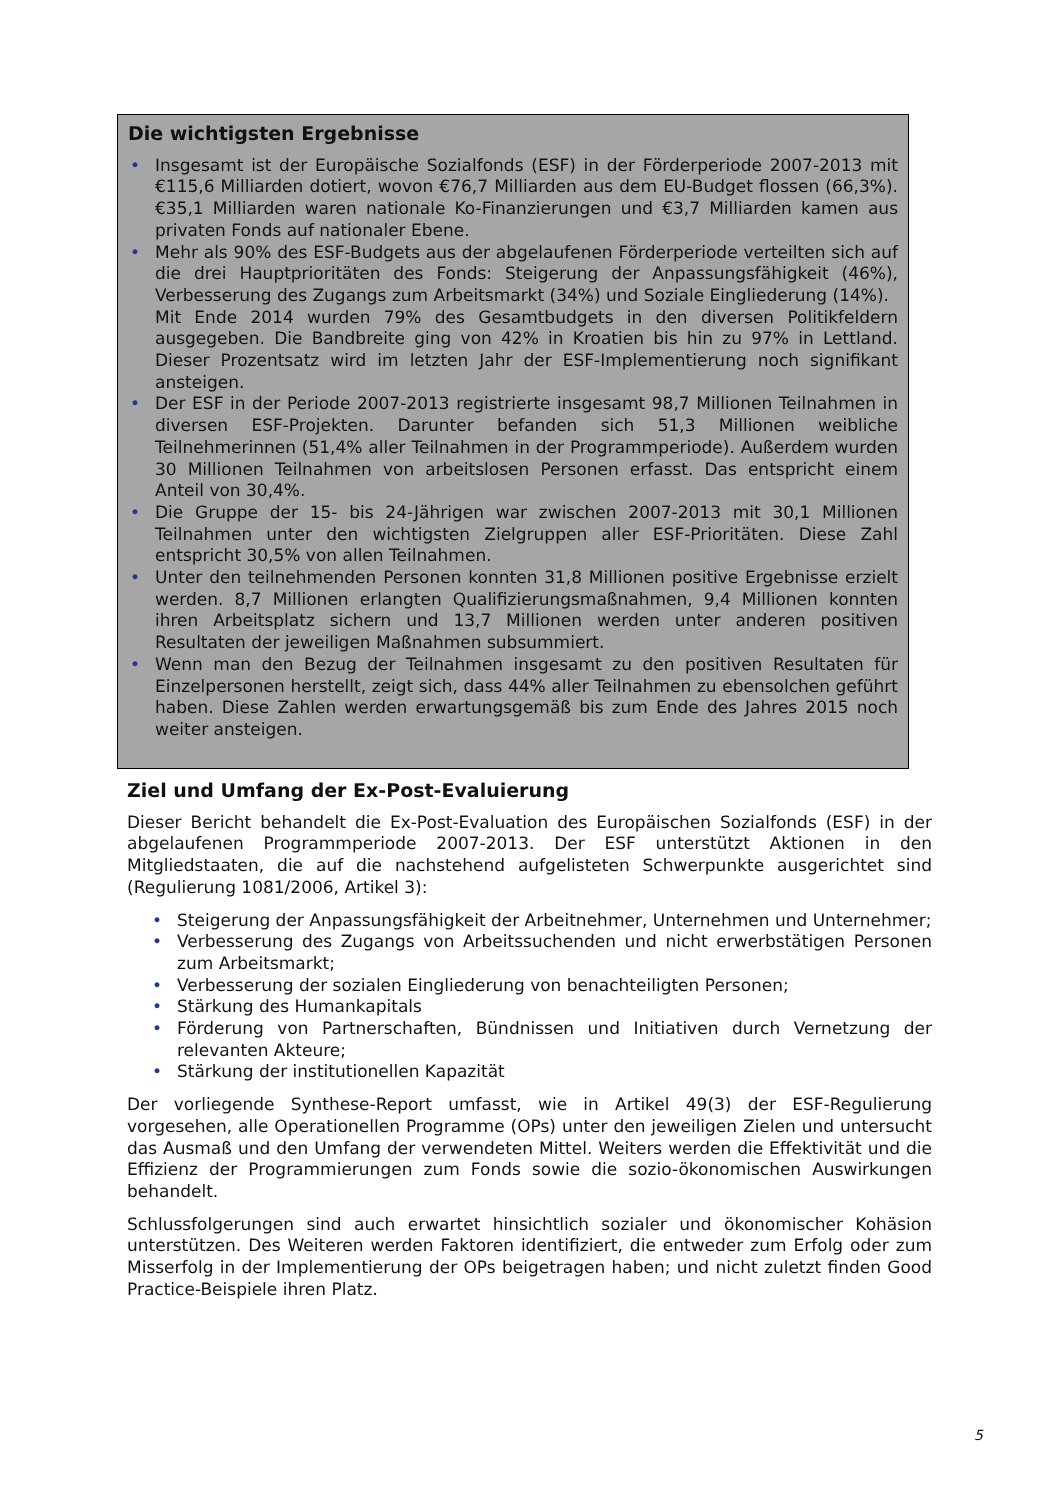Die wichtigsten Ergebnisse
• Insgesamt ist der Europäische Sozialfonds (ESF) in der Förderperiode 2007-2013 mit €115,6 Milliarden dotiert, wovon €76,7 Milliarden aus dem EU-Budget flossen (66,3%). €35,1 Milliarden waren nationale Ko-Finanzierungen und €3,7 Milliarden kamen aus privaten Fonds auf nationaler Ebene.
• Mehr als 90% des ESF-Budgets aus der abgelaufenen Förderperiode verteilten sich auf die drei Hauptprioritäten des Fonds: Steigerung der Anpassungsfähigkeit (46%), Verbesserung des Zugangs zum Arbeitsmarkt (34%) und Soziale Eingliederung (14%).
Mit Ende 2014 wurden 79% des Gesamtbudgets in den diversen Politikfeldern ausgegeben. Die Bandbreite ging von 42% in Kroatien bis hin zu 97% in Lettland. Dieser Prozentsatz wird im letzten Jahr der ESF-Implementierung noch signifikant ansteigen.
• Der ESF in der Periode 2007-2013 registrierte insgesamt 98,7 Millionen Teilnahmen in diversen ESF-Projekten. Darunter befanden sich 51,3 Millionen weibliche Teilnehmerinnen (51,4% aller Teilnahmen in der Programmperiode). Außerdem wurden 30 Millionen Teilnahmen von arbeitslosen Personen erfasst. Das entspricht einem Anteil von 30,4%.
• Die Gruppe der 15- bis 24-Jährigen war zwischen 2007-2013 mit 30,1 Millionen Teilnahmen unter den wichtigsten Zielgruppen aller ESF-Prioritäten. Diese Zahl entspricht 30,5% von allen Teilnahmen.
• Unter den teilnehmenden Personen konnten 31,8 Millionen positive Ergebnisse erzielt werden. 8,7 Millionen erlangten Qualifizierungsmaßnahmen, 9,4 Millionen konnten ihren Arbeitsplatz sichern und 13,7 Millionen werden unter anderen positiven Resultaten der jeweiligen Maßnahmen subsummiert.
• Wenn man den Bezug der Teilnahmen insgesamt zu den positiven Resultaten für Einzelpersonen herstellt, zeigt sich, dass 44% aller Teilnahmen zu ebensolchen geführt haben. Diese Zahlen werden erwartungsgemäß bis zum Ende des Jahres 2015 noch weiter ansteigen.
Ziel und Umfang der Ex-Post-Evaluierung
Dieser Bericht behandelt die Ex-Post-Evaluation des Europäischen Sozialfonds (ESF) in der abgelaufenen Programmperiode 2007-2013. Der ESF unterstützt Aktionen in den Mitgliedstaaten, die auf die nachstehend aufgelisteten Schwerpunkte ausgerichtet sind (Regulierung 1081/2006, Artikel 3):
• Steigerung der Anpassungsfähigkeit der Arbeitnehmer, Unternehmen und Unternehmer;
• Verbesserung des Zugangs von Arbeitssuchenden und nicht erwerbstätigen Personen zum Arbeitsmarkt;
• Verbesserung der sozialen Eingliederung von benachteiligten Personen;
• Stärkung des Humankapitals
• Förderung von Partnerschaften, Bündnissen und Initiativen durch Vernetzung der relevanten Akteure;
• Stärkung der institutionellen Kapazität
Der vorliegende Synthese-Report umfasst, wie in Artikel 49(3) der ESF-Regulierung vorgesehen, alle Operationellen Programme (OPs) unter den jeweiligen Zielen und untersucht das Ausmaß und den Umfang der verwendeten Mittel. Weiters werden die Effektivität und die Effizienz der Programmierungen zum Fonds sowie die sozio-ökonomischen Auswirkungen behandelt.
Schlussfolgerungen sind auch erwartet hinsichtlich sozialer und ökonomischer Kohäsion unterstützen. Des Weiteren werden Faktoren identifiziert, die entweder zum Erfolg oder zum Misserfolg in der Implementierung der OPs beigetragen haben; und nicht zuletzt finden Good Practice-Beispiele ihren Platz.
5